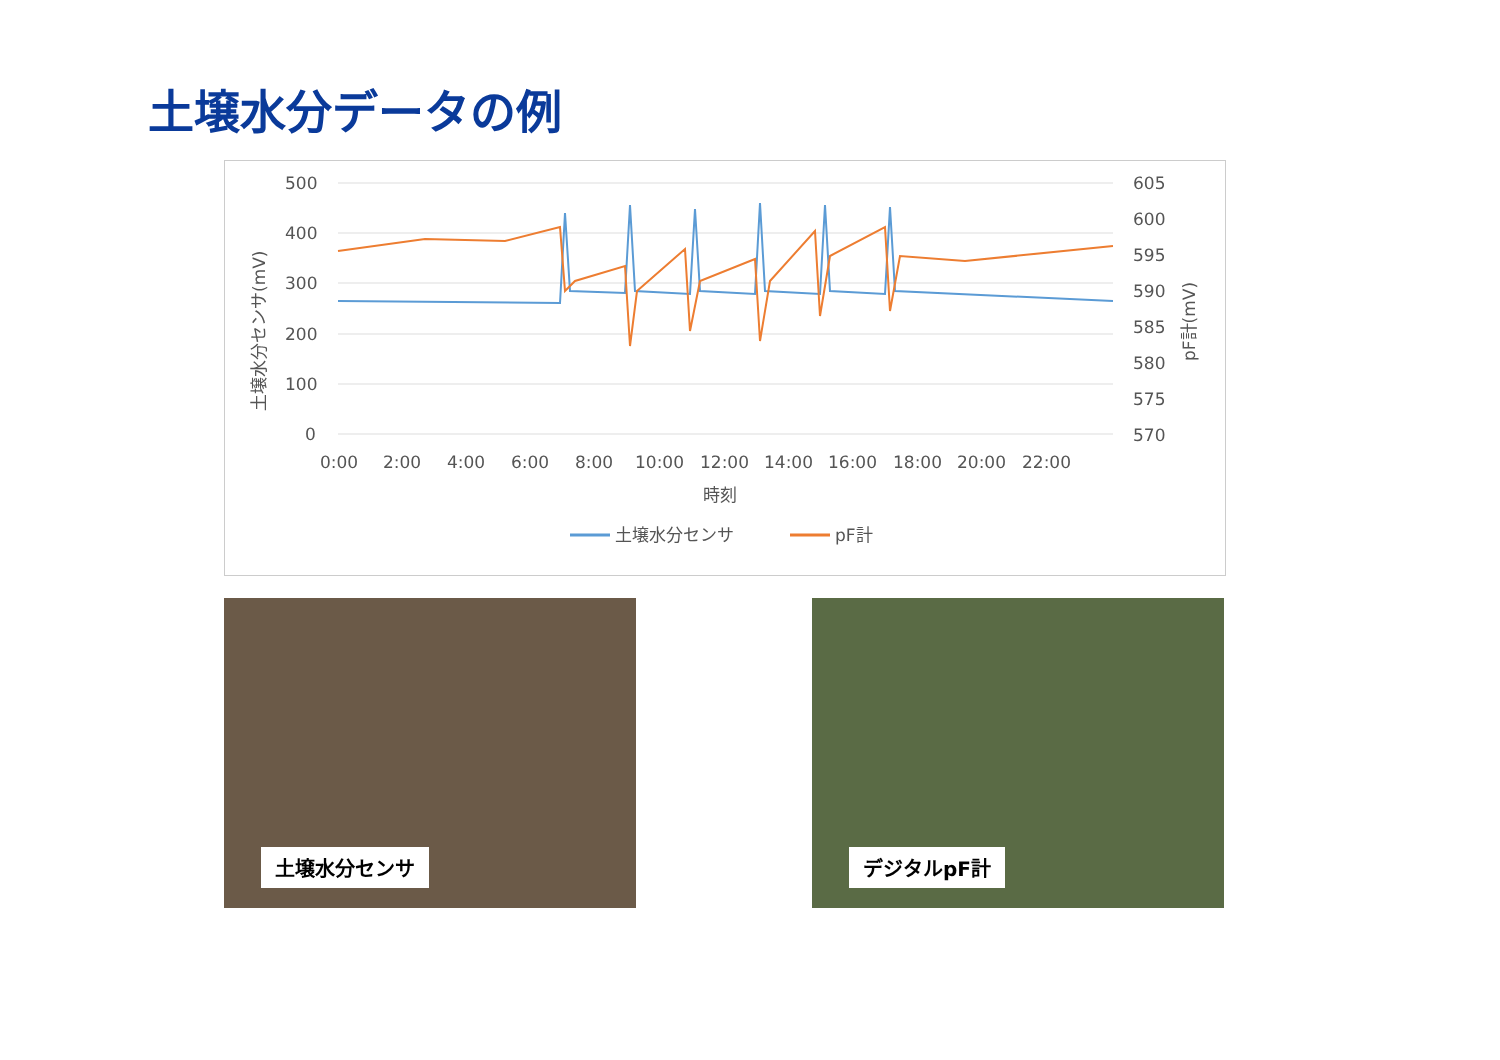土壌水分データの例
500
400
300
200
100
0
605
600
595
590
585
580
575
570
0:00
2:00
4:00
6:00
8:00
10:00
12:00
14:00
16:00
18:00
20:00
22:00
時刻
土壌水分センサ(mV)
pF計(mV)
土壌水分センサ
pF計
土壌水分センサ デジタルpF計